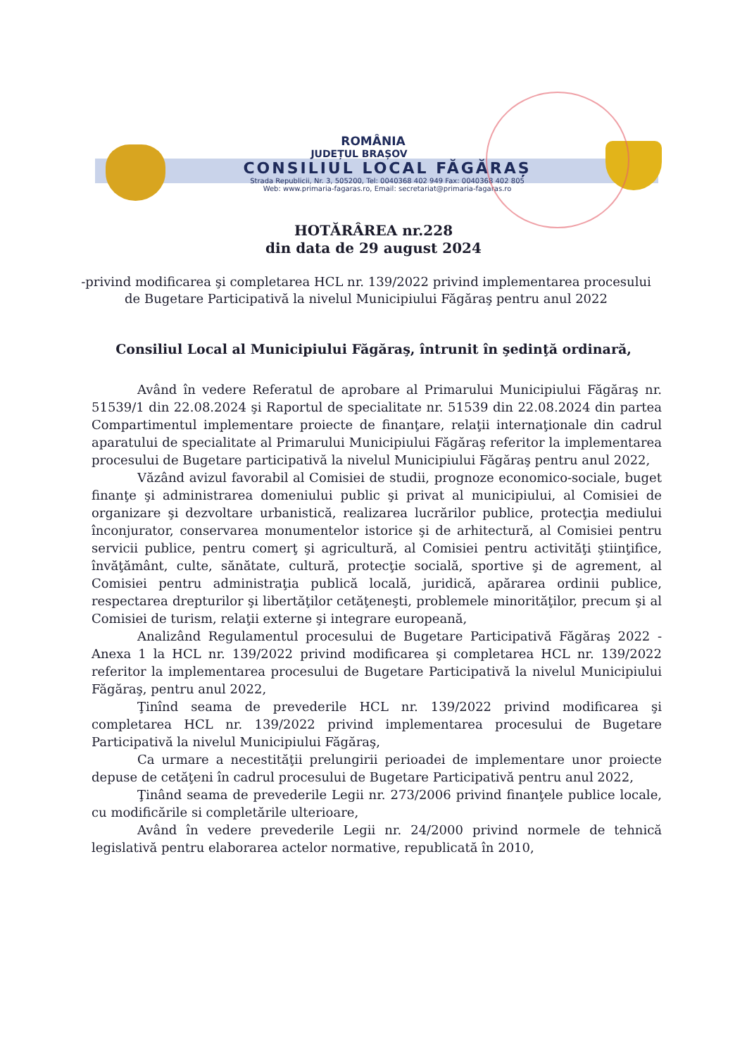ROMÂNIA
JUDEȚUL BRAȘOV
CONSILIUL LOCAL FĂGĂRAȘ
Strada Republicii, Nr. 3, 505200, Tel: 0040368 402 949 Fax: 0040368 402 805
Web: www.primaria-fagaras.ro, Email: secretariat@primaria-fagaras.ro
HOTĂRÂREA nr.228
din data de 29 august 2024
-privind modificarea şi completarea HCL nr. 139/2022 privind implementarea procesului de Bugetare Participativă la nivelul Municipiului Făgăraş pentru anul 2022
Consiliul Local al Municipiului Făgăraş, întrunit în şedinţă ordinară,
Având în vedere Referatul de aprobare al Primarului Municipiului Făgăraş nr. 51539/1 din 22.08.2024 şi Raportul de specialitate nr. 51539 din 22.08.2024 din partea Compartimentul implementare proiecte de finanţare, relaţii internaţionale din cadrul aparatului de specialitate al Primarului Municipiului Făgăraş referitor la implementarea procesului de Bugetare participativă la nivelul Municipiului Făgăraş pentru anul 2022,
Văzând avizul favorabil al Comisiei de studii, prognoze economico-sociale, buget finanţe şi administrarea domeniului public şi privat al municipiului, al Comisiei de organizare şi dezvoltare urbanistică, realizarea lucrărilor publice, protecţia mediului înconjurator, conservarea monumentelor istorice şi de arhitectură, al Comisiei pentru servicii publice, pentru comerţ şi agricultură, al Comisiei pentru activităţi ştiinţifice, învăţământ, culte, sănătate, cultură, protecţie socială, sportive şi de agrement, al Comisiei pentru administraţia publică locală, juridică, apărarea ordinii publice, respectarea drepturilor şi libertăţilor cetăţeneşti, problemele minorităţilor, precum şi al Comisiei de turism, relaţii externe şi integrare europeană,
Analizând Regulamentul procesului de Bugetare Participativă Făgăraş 2022 - Anexa 1 la HCL nr. 139/2022 privind modificarea şi completarea HCL nr. 139/2022 referitor la implementarea procesului de Bugetare Participativă la nivelul Municipiului Făgăraş, pentru anul 2022,
Ţinînd seama de prevederile HCL nr. 139/2022 privind modificarea şi completarea HCL nr. 139/2022 privind implementarea procesului de Bugetare Participativă la nivelul Municipiului Făgăraş,
Ca urmare a necestităţii prelungirii perioadei de implementare unor proiecte depuse de cetăţeni în cadrul procesului de Bugetare Participativă pentru anul 2022,
Ţinând seama de prevederile Legii nr. 273/2006 privind finanţele publice locale, cu modificările si completările ulterioare,
Având în vedere prevederile Legii nr. 24/2000 privind normele de tehnică legislativă pentru elaborarea actelor normative, republicată în 2010,